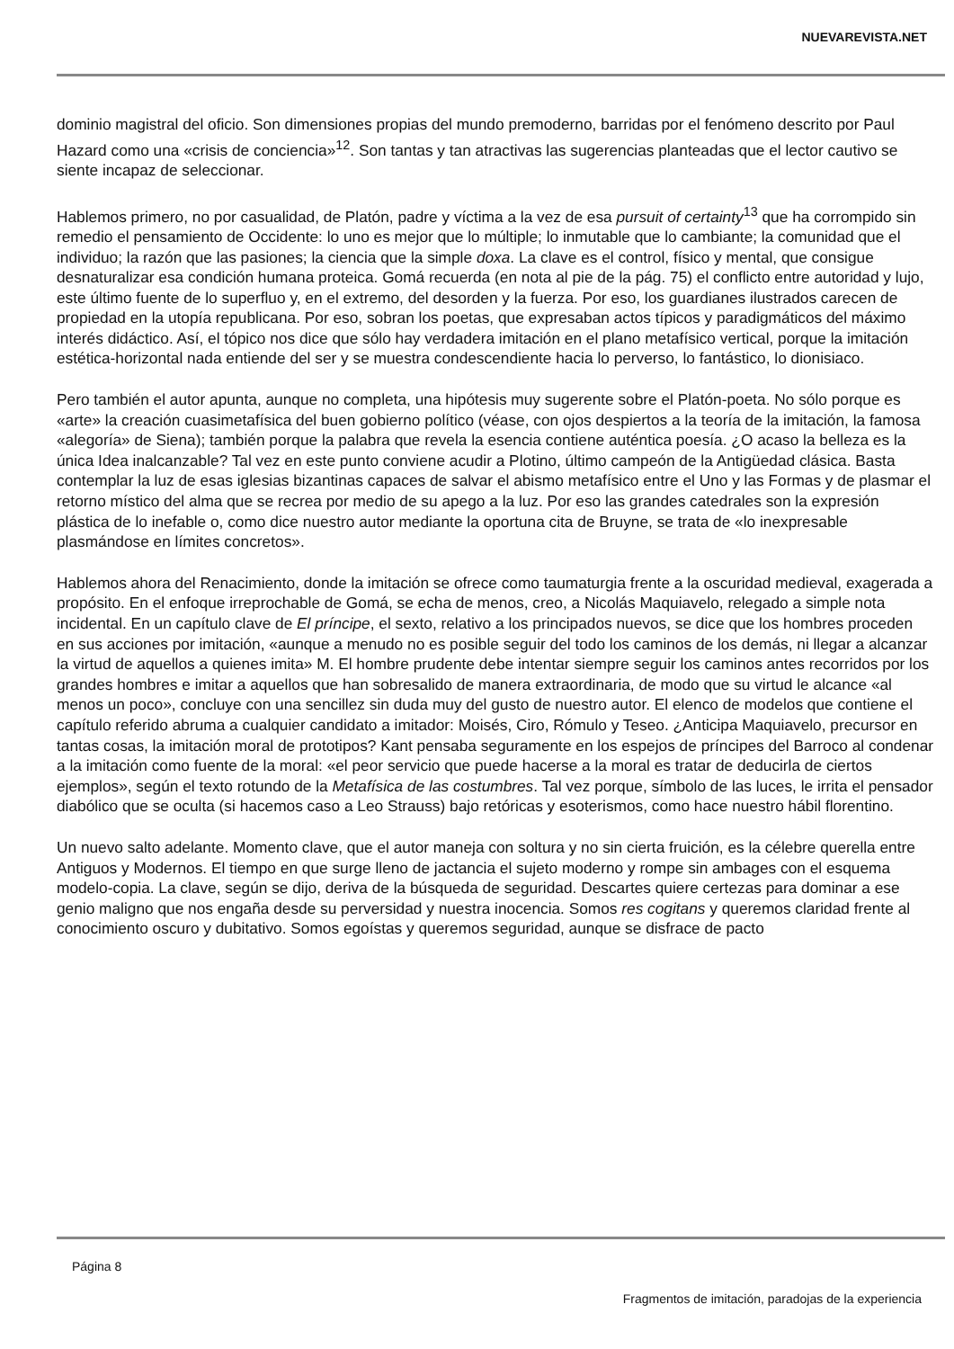NUEVAREVISTA.NET
dominio magistral del oficio. Son dimensiones propias del mundo premoderno, barridas por el fenómeno descrito por Paul Hazard como una «crisis de conciencia»<sup>12</sup>. Son tantas y tan atractivas las sugerencias planteadas que el lector cautivo se siente incapaz de seleccionar.
Hablemos primero, no por casualidad, de Platón, padre y víctima a la vez de esa pursuit of certainty<sup>13</sup> que ha corrompido sin remedio el pensamiento de Occidente: lo uno es mejor que lo múltiple; lo inmutable que lo cambiante; la comunidad que el individuo; la razón que las pasiones; la ciencia que la simple doxa. La clave es el control, físico y mental, que consigue desnaturalizar esa condición humana proteica. Gomá recuerda (en nota al pie de la pág. 75) el conflicto entre autoridad y lujo, este último fuente de lo superfluo y, en el extremo, del desorden y la fuerza. Por eso, los guardianes ilustrados carecen de propiedad en la utopía republicana. Por eso, sobran los poetas, que expresaban actos típicos y paradigmáticos del máximo interés didáctico. Así, el tópico nos dice que sólo hay verdadera imitación en el plano metafísico vertical, porque la imitación estética-horizontal nada entiende del ser y se muestra condescendiente hacia lo perverso, lo fantástico, lo dionisiaco.
Pero también el autor apunta, aunque no completa, una hipótesis muy sugerente sobre el Platón-poeta. No sólo porque es «arte» la creación cuasimetafísica del buen gobierno político (véase, con ojos despiertos a la teoría de la imitación, la famosa «alegoría» de Siena); también porque la palabra que revela la esencia contiene auténtica poesía. ¿O acaso la belleza es la única Idea inalcanzable? Tal vez en este punto conviene acudir a Plotino, último campeón de la Antigüedad clásica. Basta contemplar la luz de esas iglesias bizantinas capaces de salvar el abismo metafísico entre el Uno y las Formas y de plasmar el retorno místico del alma que se recrea por medio de su apego a la luz. Por eso las grandes catedrales son la expresión plástica de lo inefable o, como dice nuestro autor mediante la oportuna cita de Bruyne, se trata de «lo inexpresable plasmándose en límites concretos».
Hablemos ahora del Renacimiento, donde la imitación se ofrece como taumaturgia frente a la oscuridad medieval, exagerada a propósito. En el enfoque irreprochable de Gomá, se echa de menos, creo, a Nicolás Maquiavelo, relegado a simple nota incidental. En un capítulo clave de El príncipe, el sexto, relativo a los principados nuevos, se dice que los hombres proceden en sus acciones por imitación, «aunque a menudo no es posible seguir del todo los caminos de los demás, ni llegar a alcanzar la virtud de aquellos a quienes imita» M. El hombre prudente debe intentar siempre seguir los caminos antes recorridos por los grandes hombres e imitar a aquellos que han sobresalido de manera extraordinaria, de modo que su virtud le alcance «al menos un poco», concluye con una sencillez sin duda muy del gusto de nuestro autor. El elenco de modelos que contiene el capítulo referido abruma a cualquier candidato a imitador: Moisés, Ciro, Rómulo y Teseo. ¿Anticipa Maquiavelo, precursor en tantas cosas, la imitación moral de prototipos? Kant pensaba seguramente en los espejos de príncipes del Barroco al condenar a la imitación como fuente de la moral: «el peor servicio que puede hacerse a la moral es tratar de deducirla de ciertos ejemplos», según el texto rotundo de la Metafísica de las costumbres. Tal vez porque, símbolo de las luces, le irrita el pensador diabólico que se oculta (si hacemos caso a Leo Strauss) bajo retóricas y esoterismos, como hace nuestro hábil florentino.
Un nuevo salto adelante. Momento clave, que el autor maneja con soltura y no sin cierta fruición, es la célebre querella entre Antiguos y Modernos. El tiempo en que surge lleno de jactancia el sujeto moderno y rompe sin ambages con el esquema modelo-copia. La clave, según se dijo, deriva de la búsqueda de seguridad. Descartes quiere certezas para dominar a ese genio maligno que nos engaña desde su perversidad y nuestra inocencia. Somos res cogitans y queremos claridad frente al conocimiento oscuro y dubitativo. Somos egoístas y queremos seguridad, aunque se disfrace de pacto
Página 8
Fragmentos de imitación, paradojas de la experiencia